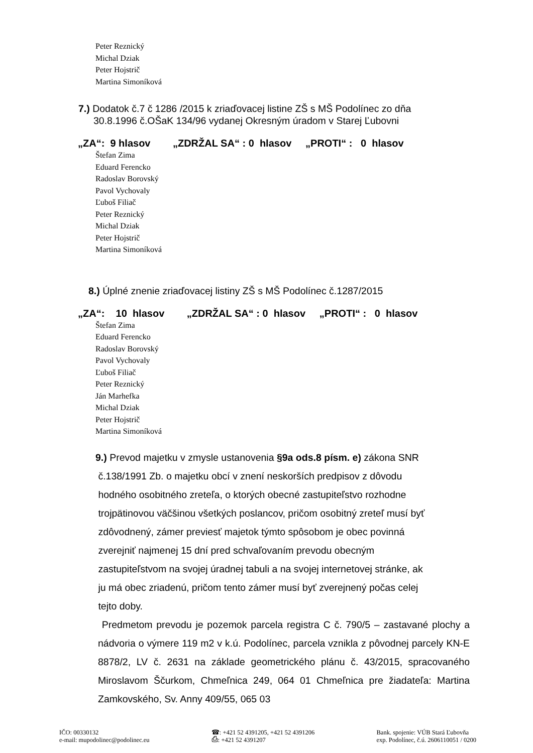Peter Reznický
Michal Dziak
Peter Hojstrič
Martina Simoníková
7.) Dodatok č.7 č 1286 /2015 k zriaďovacej listine ZŠ s MŠ Podolínec zo dňa
30.8.1996 č.OŠaK 134/96 vydanej Okresným úradom v Starej Ľubovni
„ZA“: 9 hlasov „ZDRŽAL SA“ : 0 hlasov „PROTI“ : 0 hlasov
Štefan Zima
Eduard Ferencko
Radoslav Borovský
Pavol Vychovaly
Ľuboš Filiač
Peter Reznický
Michal Dziak
Peter Hojstrič
Martina Simoníková
8.) Úplné znenie zriaďovacej listiny ZŠ s MŠ Podolínec č.1287/2015
„ZA“: 10 hlasov „ZDRŽAL SA“ : 0 hlasov „PROTI“ : 0 hlasov
Štefan Zima
Eduard Ferencko
Radoslav Borovský
Pavol Vychovaly
Ľuboš Filiač
Peter Reznický
Ján Marhefka
Michal Dziak
Peter Hojstrič
Martina Simoníková
9.) Prevod majetku v zmysle ustanovenia §9a ods.8 písm. e) zákona SNR
č.138/1991 Zb. o majetku obcí v znení neskorších predpisov z dôvodu
hodného osobitného zreteľa, o ktorých obecné zastupiteľstvo rozhodne
trojpätinovou väčšinou všetkých poslancov, pričom osobitný zreteľ musí byť
zdôvodnený, zámer previesť majetok týmto spôsobom je obec povinná
zverejniť najmenej 15 dní pred schvaľovaním prevodu obecným
zastupiteľstvom na svojej úradnej tabuli a na svojej internetovej stránke, ak
ju má obec zriadenú, pričom tento zámer musí byť zverejnený počas celej
tejto doby.
Predmetom prevodu je pozemok parcela registra C č. 790/5 – zastavané plochy a nádvoria o výmere 119 m2 v k.ú. Podolínec, parcela vznikla z pôvodnej parcely KN-E 8878/2, LV č. 2631 na základe geometrického plánu č. 43/2015, spracovaného Miroslavom Ščurkom, Chmeľnica 249, 064 01 Chmeľnica pre žiadateľa: Martina Zamkovského, Sv. Anny 409/55, 065 03
IČO: 00330132
e-mail: mupodolinec@podolinec.eu
☎: +421 52 4391205, +421 52 4391206
⎙: +421 52 4391207
Bank. spojenie: VÚB Stará Ľubovňa
exp. Podolínec, č.ú. 2606110051 / 0200